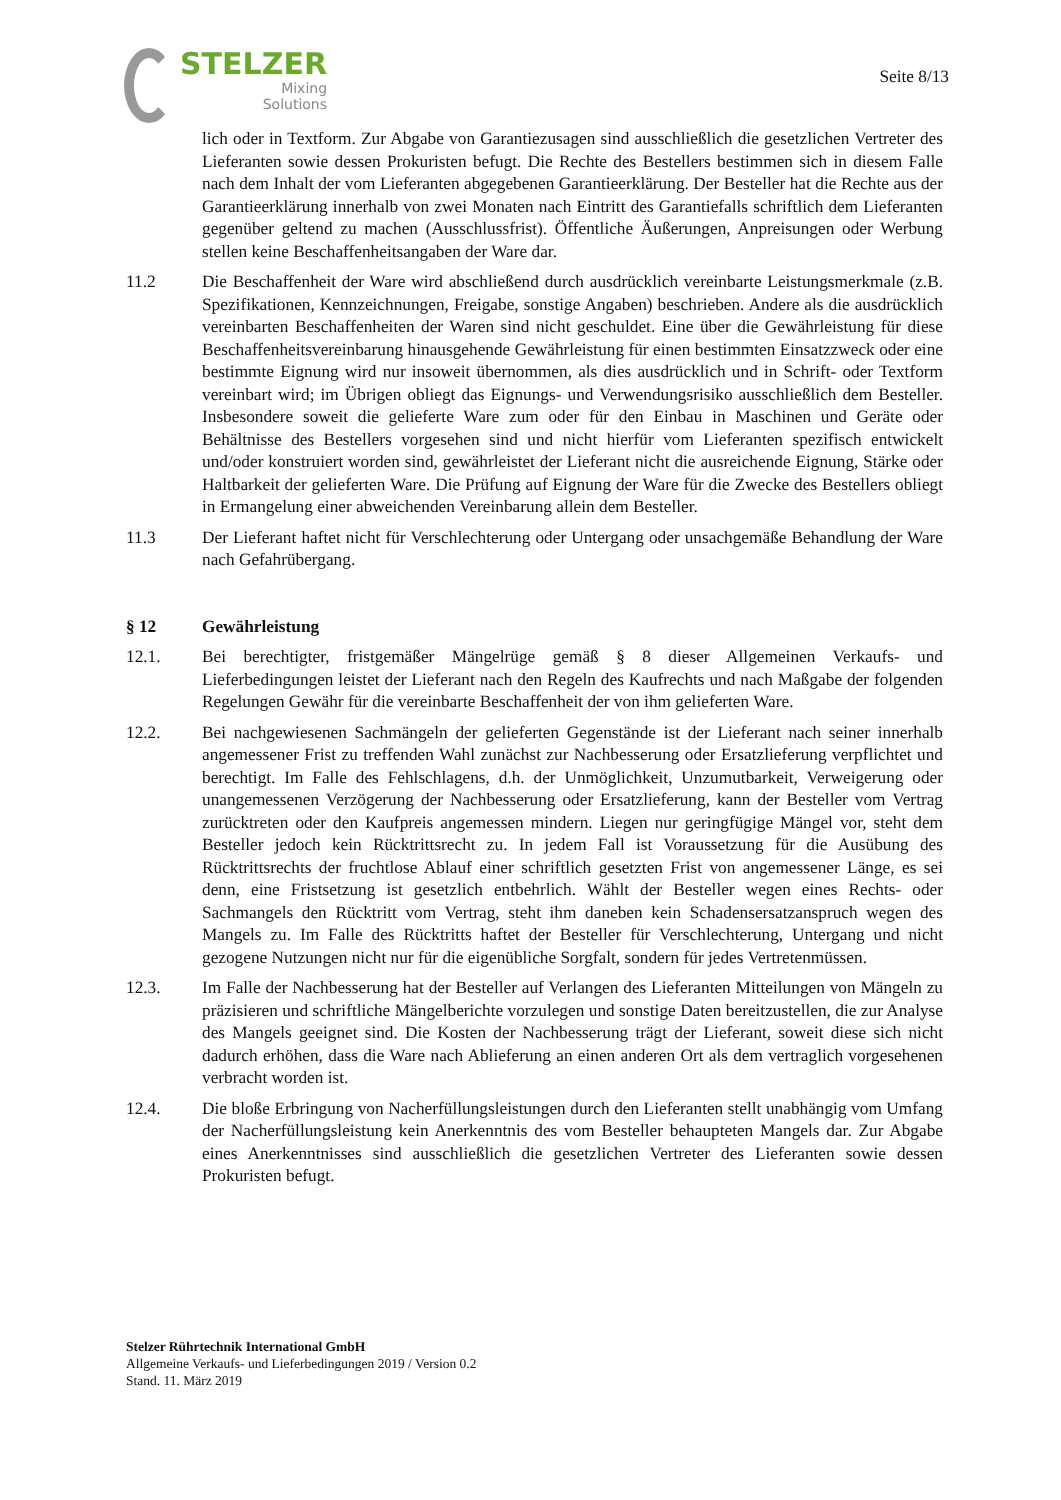STELZER
Mixing
Solutions
Seite 8/13
lich oder in Textform. Zur Abgabe von Garantiezusagen sind ausschließlich die gesetzlichen Vertreter des Lieferanten sowie dessen Prokuristen befugt. Die Rechte des Bestellers bestimmen sich in diesem Falle nach dem Inhalt der vom Lieferanten abgegebenen Garantieerklärung. Der Besteller hat die Rechte aus der Garantieerklärung innerhalb von zwei Monaten nach Eintritt des Garantiefalls schriftlich dem Lieferanten gegenüber geltend zu machen (Ausschlussfrist). Öffentliche Äußerungen, Anpreisungen oder Werbung stellen keine Beschaffenheitsangaben der Ware dar.
11.2 Die Beschaffenheit der Ware wird abschließend durch ausdrücklich vereinbarte Leistungsmerkmale (z.B. Spezifikationen, Kennzeichnungen, Freigabe, sonstige Angaben) beschrieben. Andere als die ausdrücklich vereinbarten Beschaffenheiten der Waren sind nicht geschuldet. Eine über die Gewährleistung für diese Beschaffenheitsvereinbarung hinausgehende Gewährleistung für einen bestimmten Einsatzzweck oder eine bestimmte Eignung wird nur insoweit übernommen, als dies ausdrücklich und in Schrift- oder Textform vereinbart wird; im Übrigen obliegt das Eignungs- und Verwendungsrisiko ausschließlich dem Besteller. Insbesondere soweit die gelieferte Ware zum oder für den Einbau in Maschinen und Geräte oder Behältnisse des Bestellers vorgesehen sind und nicht hierfür vom Lieferanten spezifisch entwickelt und/oder konstruiert worden sind, gewährleistet der Lieferant nicht die ausreichende Eignung, Stärke oder Haltbarkeit der gelieferten Ware. Die Prüfung auf Eignung der Ware für die Zwecke des Bestellers obliegt in Ermangelung einer abweichenden Vereinbarung allein dem Besteller.
11.3 Der Lieferant haftet nicht für Verschlechterung oder Untergang oder unsachgemäße Behandlung der Ware nach Gefahrübergang.
§ 12 Gewährleistung
12.1. Bei berechtigter, fristgemäßer Mängelrüge gemäß § 8 dieser Allgemeinen Verkaufs- und Lieferbedingungen leistet der Lieferant nach den Regeln des Kaufrechts und nach Maßgabe der folgenden Regelungen Gewähr für die vereinbarte Beschaffenheit der von ihm gelieferten Ware.
12.2. Bei nachgewiesenen Sachmängeln der gelieferten Gegenstände ist der Lieferant nach seiner innerhalb angemessener Frist zu treffenden Wahl zunächst zur Nachbesserung oder Ersatzlieferung verpflichtet und berechtigt. Im Falle des Fehlschlagens, d.h. der Unmöglichkeit, Unzumutbarkeit, Verweigerung oder unangemessenen Verzögerung der Nachbesserung oder Ersatzlieferung, kann der Besteller vom Vertrag zurücktreten oder den Kaufpreis angemessen mindern. Liegen nur geringfügige Mängel vor, steht dem Besteller jedoch kein Rücktrittsrecht zu. In jedem Fall ist Voraussetzung für die Ausübung des Rücktrittsrechts der fruchtlose Ablauf einer schriftlich gesetzten Frist von angemessener Länge, es sei denn, eine Fristsetzung ist gesetzlich entbehrlich. Wählt der Besteller wegen eines Rechts- oder Sachmangels den Rücktritt vom Vertrag, steht ihm daneben kein Schadensersatzanspruch wegen des Mangels zu. Im Falle des Rücktritts haftet der Besteller für Verschlechterung, Untergang und nicht gezogene Nutzungen nicht nur für die eigenübliche Sorgfalt, sondern für jedes Vertretenmüssen.
12.3. Im Falle der Nachbesserung hat der Besteller auf Verlangen des Lieferanten Mitteilungen von Mängeln zu präzisieren und schriftliche Mängelberichte vorzulegen und sonstige Daten bereitzustellen, die zur Analyse des Mangels geeignet sind. Die Kosten der Nachbesserung trägt der Lieferant, soweit diese sich nicht dadurch erhöhen, dass die Ware nach Ablieferung an einen anderen Ort als dem vertraglich vorgesehenen verbracht worden ist.
12.4. Die bloße Erbringung von Nacherfüllungsleistungen durch den Lieferanten stellt unabhängig vom Umfang der Nacherfüllungsleistung kein Anerkenntnis des vom Besteller behaupteten Mangels dar. Zur Abgabe eines Anerkenntnisses sind ausschließlich die gesetzlichen Vertreter des Lieferanten sowie dessen Prokuristen befugt.
Stelzer Rührtechnik International GmbH
Allgemeine Verkaufs- und Lieferbedingungen 2019 / Version 0.2
Stand. 11. März 2019